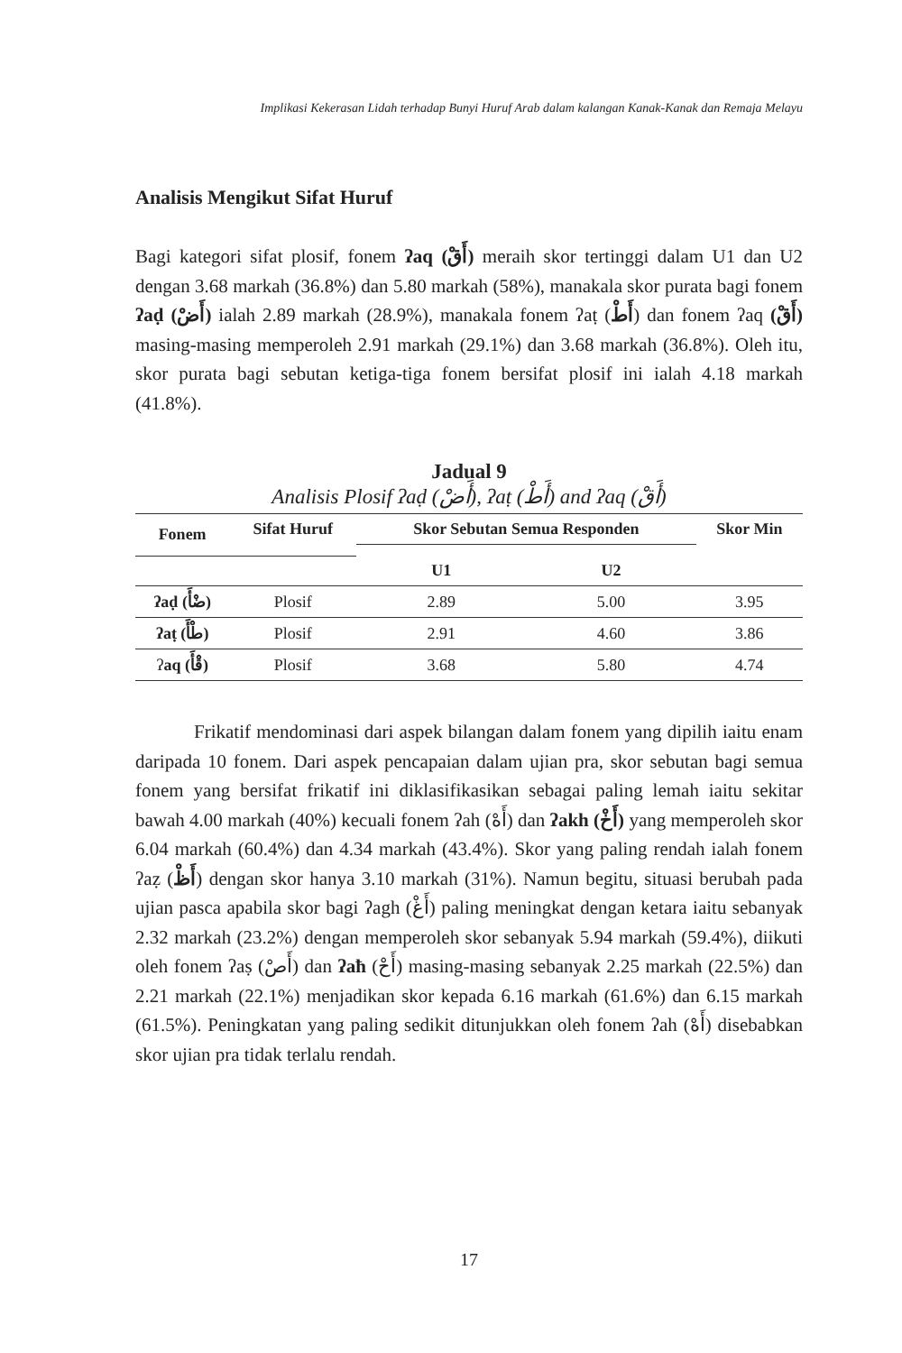Implikasi Kekerasan Lidah terhadap Bunyi Huruf Arab dalam kalangan Kanak-Kanak dan Remaja Melayu
Analisis Mengikut Sifat Huruf
Bagi kategori sifat plosif, fonem ʔaq (أَقْ) meraih skor tertinggi dalam U1 dan U2 dengan 3.68 markah (36.8%) dan 5.80 markah (58%), manakala skor purata bagi fonem ʔaḍ (أَضْ) ialah 2.89 markah (28.9%), manakala fonem ʔaṭ (أَطْ) dan fonem ʔaq (أَقْ) masing-masing memperoleh 2.91 markah (29.1%) dan 3.68 markah (36.8%). Oleh itu, skor purata bagi sebutan ketiga-tiga fonem bersifat plosif ini ialah 4.18 markah (41.8%).
Jadual 9
Analisis Plosif ʔaḍ (أَضْ), ʔaṭ (أَطْ) and ʔaq (أَقْ)
| Fonem | Sifat Huruf | Skor Sebutan Semua Responden | | Skor Min |
| --- | --- | --- | --- | --- |
| | | U1 | U2 | |
| ʔaḍ (ضْأَ) | Plosif | 2.89 | 5.00 | 3.95 |
| ʔaṭ (طْأَ) | Plosif | 2.91 | 4.60 | 3.86 |
| ʔ aq (قْأَ) | Plosif | 3.68 | 5.80 | 4.74 |
Frikatif mendominasi dari aspek bilangan dalam fonem yang dipilih iaitu enam daripada 10 fonem. Dari aspek pencapaian dalam ujian pra, skor sebutan bagi semua fonem yang bersifat frikatif ini diklasifikasikan sebagai paling lemah iaitu sekitar bawah 4.00 markah (40%) kecuali fonem ʔah (أَهْ) dan ʔakh (أَخْ) yang memperoleh skor 6.04 markah (60.4%) dan 4.34 markah (43.4%). Skor yang paling rendah ialah fonem ʔaẓ (أَظْ) dengan skor hanya 3.10 markah (31%). Namun begitu, situasi berubah pada ujian pasca apabila skor bagi ʔagh (أَغْ) paling meningkat dengan ketara iaitu sebanyak 2.32 markah (23.2%) dengan memperoleh skor sebanyak 5.94 markah (59.4%), diikuti oleh fonem ʔaṣ (أَصْ) dan ʔaħ (أَحْ) masing-masing sebanyak 2.25 markah (22.5%) dan 2.21 markah (22.1%) menjadikan skor kepada 6.16 markah (61.6%) dan 6.15 markah (61.5%). Peningkatan yang paling sedikit ditunjukkan oleh fonem ʔah (أَهْ) disebabkan skor ujian pra tidak terlalu rendah.
17